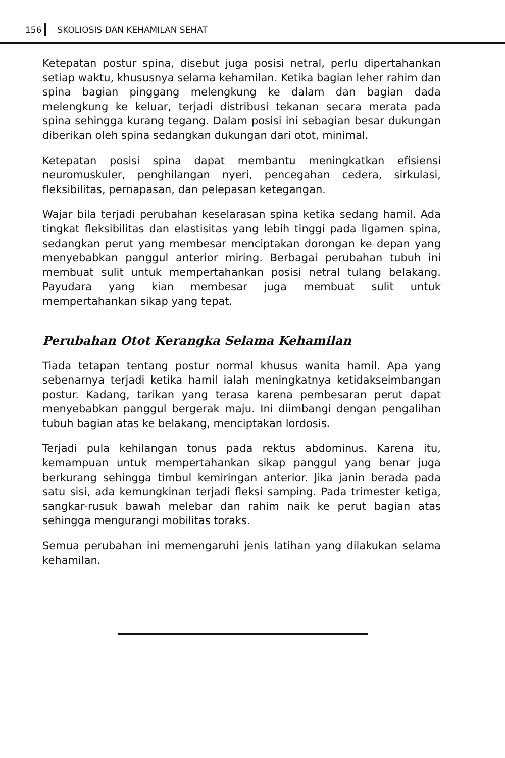156 SKOLIOSIS DAN KEHAMILAN SEHAT
Ketepatan postur spina, disebut juga posisi netral, perlu dipertahankan setiap waktu, khususnya selama kehamilan. Ketika bagian leher rahim dan spina bagian pinggang melengkung ke dalam dan bagian dada melengkung ke keluar, terjadi distribusi tekanan secara merata pada spina sehingga kurang tegang. Dalam posisi ini sebagian besar dukungan diberikan oleh spina sedangkan dukungan dari otot, minimal.
Ketepatan posisi spina dapat membantu meningkatkan efisiensi neuromuskuler, penghilangan nyeri, pencegahan cedera, sirkulasi, fleksibilitas, pernapasan, dan pelepasan ketegangan.
Wajar bila terjadi perubahan keselarasan spina ketika sedang hamil. Ada tingkat fleksibilitas dan elastisitas yang lebih tinggi pada ligamen spina, sedangkan perut yang membesar menciptakan dorongan ke depan yang menyebabkan panggul anterior miring. Berbagai perubahan tubuh ini membuat sulit untuk mempertahankan posisi netral tulang belakang. Payudara yang kian membesar juga membuat sulit untuk mempertahankan sikap yang tepat.
Perubahan Otot Kerangka Selama Kehamilan
Tiada tetapan tentang postur normal khusus wanita hamil. Apa yang sebenarnya terjadi ketika hamil ialah meningkatnya ketidakseimbangan postur. Kadang, tarikan yang terasa karena pembesaran perut dapat menyebabkan panggul bergerak maju. Ini diimbangi dengan pengalihan tubuh bagian atas ke belakang, menciptakan lordosis.
Terjadi pula kehilangan tonus pada rektus abdominus. Karena itu, kemampuan untuk mempertahankan sikap panggul yang benar juga berkurang sehingga timbul kemiringan anterior. Jika janin berada pada satu sisi, ada kemungkinan terjadi fleksi samping. Pada trimester ketiga, sangkar-rusuk bawah melebar dan rahim naik ke perut bagian atas sehingga mengurangi mobilitas toraks.
Semua perubahan ini memengaruhi jenis latihan yang dilakukan selama kehamilan.